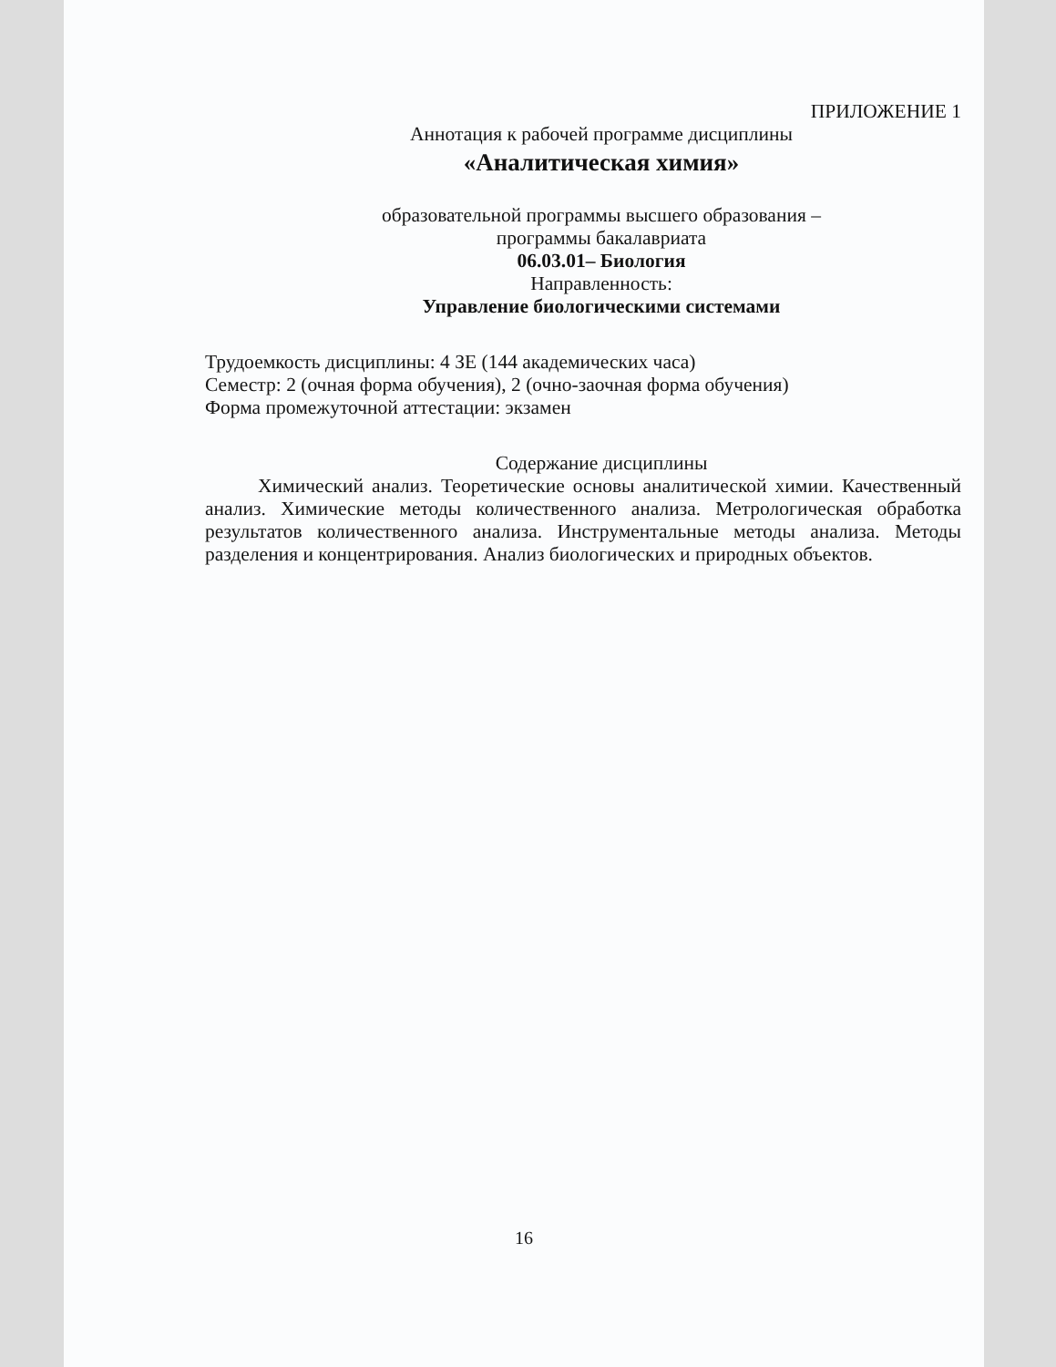ПРИЛОЖЕНИЕ 1
Аннотация к рабочей программе дисциплины
«Аналитическая химия»
образовательной программы высшего образования –
программы бакалавриата
06.03.01– Биология
Направленность:
Управление биологическими системами
Трудоемкость дисциплины: 4 ЗЕ (144 академических часа)
Семестр: 2 (очная форма обучения), 2 (очно-заочная форма обучения)
Форма промежуточной аттестации: экзамен
Содержание дисциплины
Химический анализ. Теоретические основы аналитической химии. Качественный анализ. Химические методы количественного анализа. Метрологическая обработка результатов количественного анализа. Инструментальные методы анализа. Методы разделения и концентрирования. Анализ биологических и природных объектов.
16